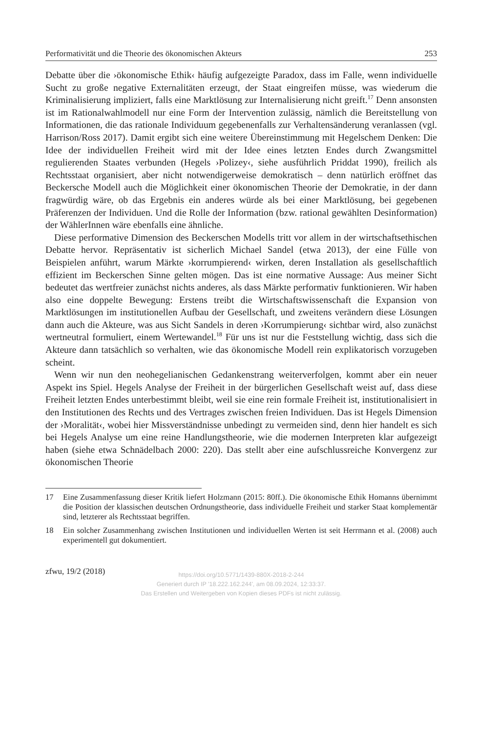Performativität und die Theorie des ökonomischen Akteurs 253
Debatte über die ›ökonomische Ethik‹ häufig aufgezeigte Paradox, dass im Falle, wenn individuelle Sucht zu große negative Externalitäten erzeugt, der Staat eingreifen müsse, was wiederum die Kriminalisierung impliziert, falls eine Marktlösung zur Internalisierung nicht greift.<sup>17</sup> Denn ansonsten ist im Rationalwahlmodell nur eine Form der Intervention zulässig, nämlich die Bereitstellung von Informationen, die das rationale Individuum gegebenenfalls zur Verhaltensänderung veranlassen (vgl. Harrison/Ross 2017). Damit ergibt sich eine weitere Übereinstimmung mit Hegelschem Denken: Die Idee der individuellen Freiheit wird mit der Idee eines letzten Endes durch Zwangsmittel regulierenden Staates verbunden (Hegels ›Polizey‹, siehe ausführlich Priddat 1990), freilich als Rechtsstaat organisiert, aber nicht notwendigerweise demokratisch – denn natürlich eröffnet das Beckersche Modell auch die Möglichkeit einer ökonomischen Theorie der Demokratie, in der dann fragwürdig wäre, ob das Ergebnis ein anderes würde als bei einer Marktlösung, bei gegebenen Präferenzen der Individuen. Und die Rolle der Information (bzw. rational gewählten Desinformation) der WählerInnen wäre ebenfalls eine ähnliche.
Diese performative Dimension des Beckerschen Modells tritt vor allem in der wirtschaftsethischen Debatte hervor. Repräsentativ ist sicherlich Michael Sandel (etwa 2013), der eine Fülle von Beispielen anführt, warum Märkte ›korrumpierend‹ wirken, deren Installation als gesellschaftlich effizient im Beckerschen Sinne gelten mögen. Das ist eine normative Aussage: Aus meiner Sicht bedeutet das wertfreier zunächst nichts anderes, als dass Märkte performativ funktionieren. Wir haben also eine doppelte Bewegung: Erstens treibt die Wirtschaftswissenschaft die Expansion von Marktlösungen im institutionellen Aufbau der Gesellschaft, und zweitens verändern diese Lösungen dann auch die Akteure, was aus Sicht Sandels in deren ›Korrumpierung‹ sichtbar wird, also zunächst wertneutral formuliert, einem Wertewandel.<sup>18</sup> Für uns ist nur die Feststellung wichtig, dass sich die Akteure dann tatsächlich so verhalten, wie das ökonomische Modell rein explikatorisch vorzugeben scheint.
Wenn wir nun den neohegelianischen Gedankenstrang weiterverfolgen, kommt aber ein neuer Aspekt ins Spiel. Hegels Analyse der Freiheit in der bürgerlichen Gesellschaft weist auf, dass diese Freiheit letzten Endes unterbestimmt bleibt, weil sie eine rein formale Freiheit ist, institutionalisiert in den Institutionen des Rechts und des Vertrages zwischen freien Individuen. Das ist Hegels Dimension der ›Moralität‹, wobei hier Missverständnisse unbedingt zu vermeiden sind, denn hier handelt es sich bei Hegels Analyse um eine reine Handlungstheorie, wie die modernen Interpreten klar aufgezeigt haben (siehe etwa Schnädelbach 2000: 220). Das stellt aber eine aufschlussreiche Konvergenz zur ökonomischen Theorie
17 Eine Zusammenfassung dieser Kritik liefert Holzmann (2015: 80ff.). Die ökonomische Ethik Homanns übernimmt die Position der klassischen deutschen Ordnungstheorie, dass individuelle Freiheit und starker Staat komplementär sind, letzterer als Rechtsstaat begriffen.
18 Ein solcher Zusammenhang zwischen Institutionen und individuellen Werten ist seit Herrmann et al. (2008) auch experimentell gut dokumentiert.
zfwu, 19/2 (2018)
https://doi.org/10.5771/1439-880X-2018-2-244
Generiert durch IP '18.222.162.244', am 08.09.2024, 12:33:37.
Das Erstellen und Weitergeben von Kopien dieses PDFs ist nicht zulässig.